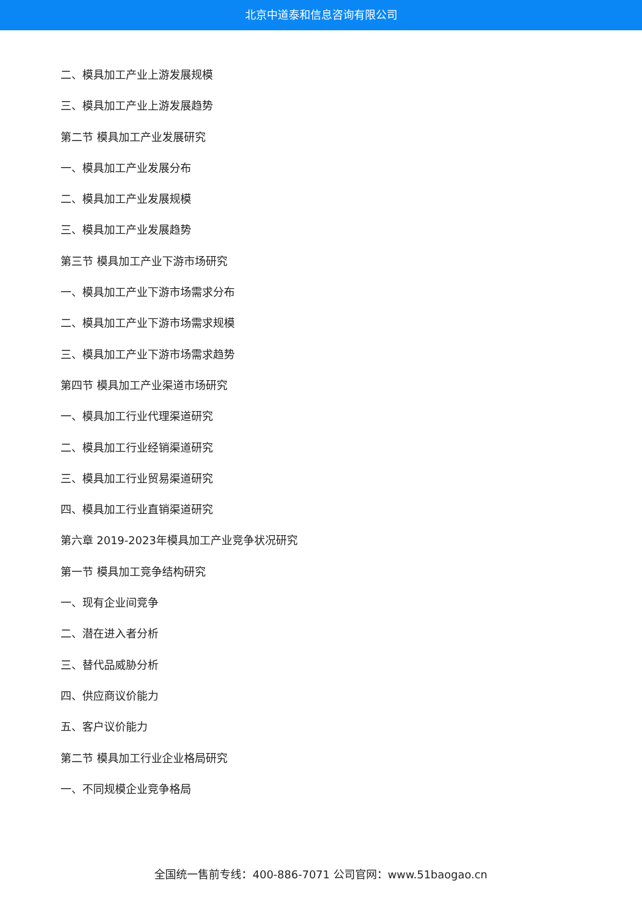北京中道泰和信息咨询有限公司
二、模具加工产业上游发展规模
三、模具加工产业上游发展趋势
第二节 模具加工产业发展研究
一、模具加工产业发展分布
二、模具加工产业发展规模
三、模具加工产业发展趋势
第三节 模具加工产业下游市场研究
一、模具加工产业下游市场需求分布
二、模具加工产业下游市场需求规模
三、模具加工产业下游市场需求趋势
第四节 模具加工产业渠道市场研究
一、模具加工行业代理渠道研究
二、模具加工行业经销渠道研究
三、模具加工行业贸易渠道研究
四、模具加工行业直销渠道研究
第六章 2019-2023年模具加工产业竞争状况研究
第一节 模具加工竞争结构研究
一、现有企业间竞争
二、潜在进入者分析
三、替代品威胁分析
四、供应商议价能力
五、客户议价能力
第二节 模具加工行业企业格局研究
一、不同规模企业竞争格局
全国统一售前专线：400-886-7071 公司官网：www.51baogao.cn